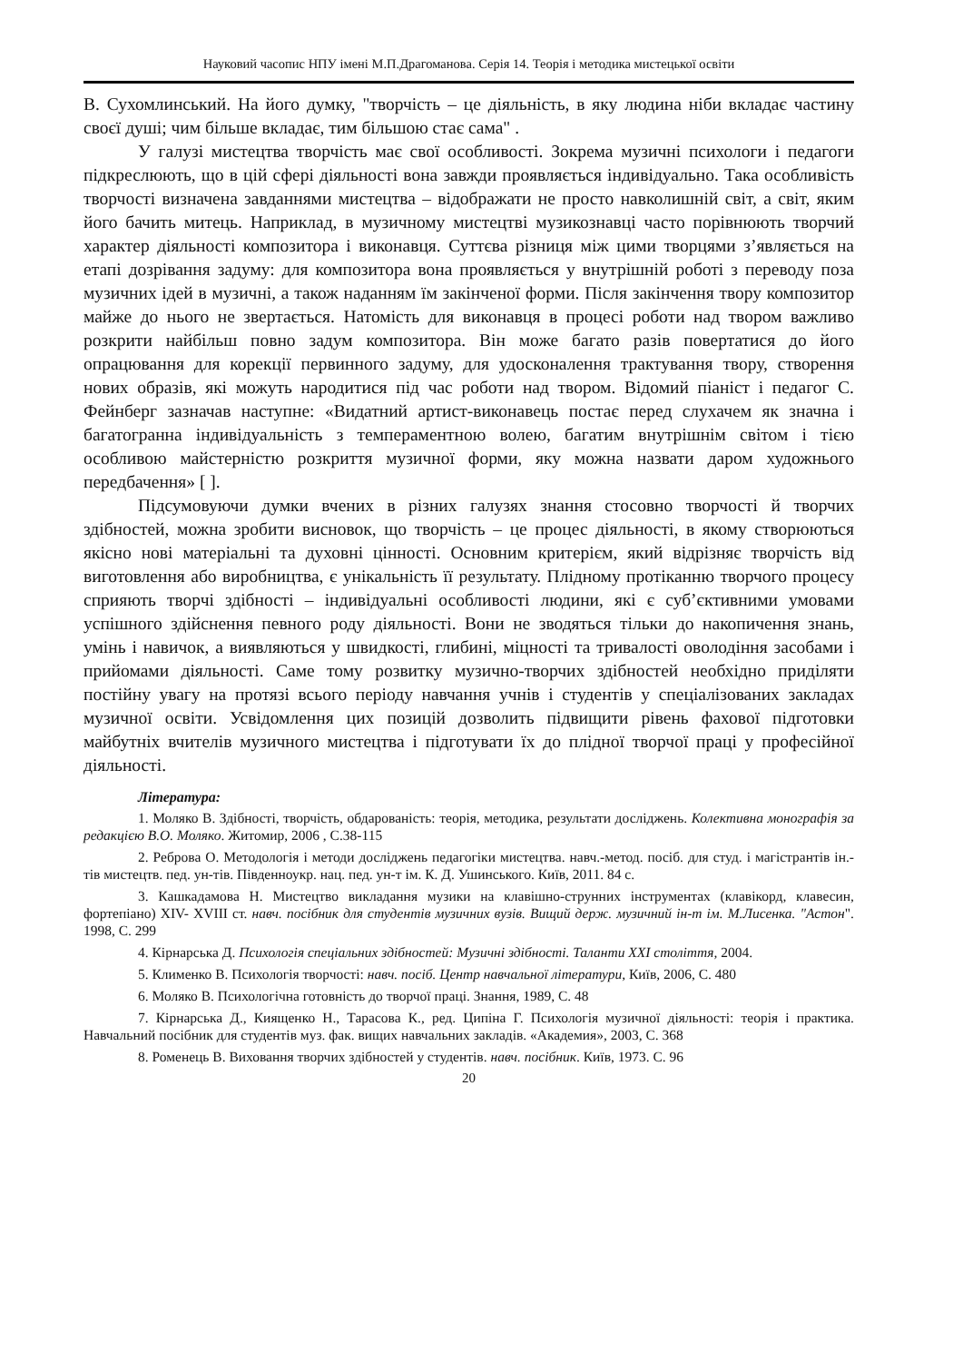Науковий часопис НПУ імені М.П.Драгоманова. Серія 14. Теорія і методика мистецької освіти
В. Сухомлинський. На його думку, "творчість – це діяльність, в яку людина ніби вкладає частину своєї душі; чим більше вкладає, тим більшою стає сама" .
У галузі мистецтва творчість має свої особливості. Зокрема музичні психологи і педагоги підкреслюють, що в цій сфері діяльності вона завжди проявляється індивідуально. Така особливість творчості визначена завданнями мистецтва – відображати не просто навколишній світ, а світ, яким його бачить митець. Наприклад, в музичному мистецтві музикознавці часто порівнюють творчий характер діяльності композитора і виконавця. Суттєва різниця між цими творцями з’являється на етапі дозрівання задуму: для композитора вона проявляється у внутрішній роботі з переводу поза музичних ідей в музичні, а також наданням їм закінченої форми. Після закінчення твору композитор майже до нього не звертається. Натомість для виконавця в процесі роботи над твором важливо розкрити найбільш повно задум композитора. Він може багато разів повертатися до його опрацювання для корекції первинного задуму, для удосконалення трактування твору, створення нових образів, які можуть народитися під час роботи над твором. Відомий піаніст і педагог С. Фейнберг зазначав наступне: «Видатний артист-виконавець постає перед слухачем як значна і багатогранна індивідуальність з темпераментною волею, багатим внутрішнім світом і тією особливою майстерністю розкриття музичної форми, яку можна назвати даром художнього передбачення» [ ].
Підсумовуючи думки вчених в різних галузях знання стосовно творчості й творчих здібностей, можна зробити висновок, що творчість – це процес діяльності, в якому створюються якісно нові матеріальні та духовні цінності. Основним критерієм, який відрізняє творчість від виготовлення або виробництва, є унікальність її результату. Плідному протіканню творчого процесу сприяють творчі здібності – індивідуальні особливості людини, які є суб’єктивними умовами успішного здійснення певного роду діяльності. Вони не зводяться тільки до накопичення знань, умінь і навичок, а виявляються у швидкості, глибині, міцності та тривалості оволодіння засобами і прийомами діяльності. Саме тому розвитку музично-творчих здібностей необхідно приділяти постійну увагу на протязі всього періоду навчання учнів і студентів у спеціалізованих закладах музичної освіти. Усвідомлення цих позицій дозволить підвищити рівень фахової підготовки майбутніх вчителів музичного мистецтва і підготувати їх до плідної творчої праці у професійної діяльності.
Література:
1. Моляко В. Здібності, творчість, обдарованість: теорія, методика, результати досліджень. Колективна монографія за редакцією В.О. Моляко. Житомир, 2006 , С.38-115
2. Реброва О. Методологія і методи досліджень педагогіки мистецтва. навч.-метод. посіб. для студ. і магістрантів ін.-тів мистецтв. пед. ун-тів. Південноукр. нац. пед. ун-т ім. К. Д. Ушинського. Київ, 2011. 84 с.
3. Кашкадамова Н. Мистецтво викладання музики на клавішно-струнних інструментах (клавікорд, клавесин, фортепіано) XIV- XVIII ст. навч. посібник для студентів музичних вузів. Вищий держ. музичний ін-т ім. М.Лисенка. "Астон". 1998, С. 299
4. Кірнарська Д. Психологія спеціальних здібностей: Музичні здібності. Таланти XXI століття, 2004.
5. Клименко В. Психологія творчості: навч. посіб. Центр навчальної літератури, Київ, 2006, С. 480
6. Моляко В. Психологічна готовність до творчої праці. Знання, 1989, С. 48
7. Кірнарська Д., Киященко Н., Тарасова К., ред. Ципіна Г. Психологія музичної діяльності: теорія і практика. Навчальний посібник для студентів муз. фак. вищих навчальних закладів. «Академия», 2003, С. 368
8. Роменець В. Виховання творчих здібностей у студентів. навч. посібник. Київ, 1973. С. 96
20